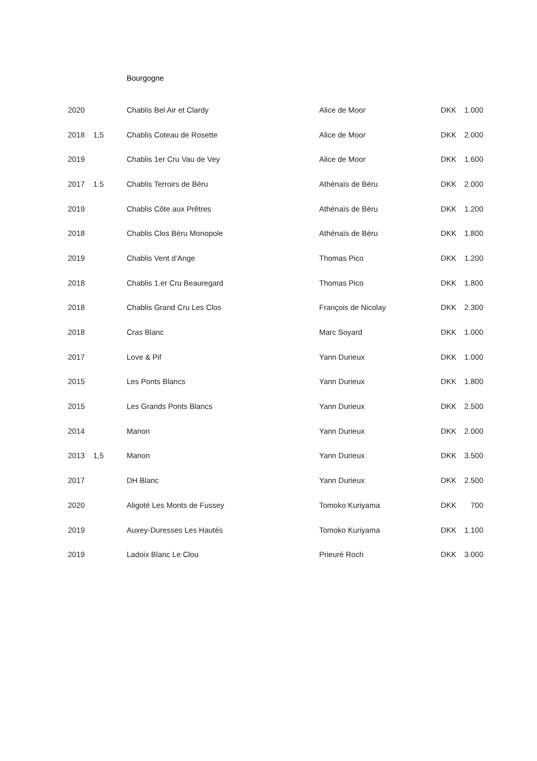Bourgogne
| 2020 | | Chablis Bel Air et Clardy | Alice de Moor | DKK | 1.000 |
| 2018 | 1,5 | Chablis Coteau de Rosette | Alice de Moor | DKK | 2.000 |
| 2019 | | Chablis 1er Cru Vau de Vey | Alice de Moor | DKK | 1.600 |
| 2017 | 1.5 | Chablis Terroirs de Béru | Athénaïs de Béru | DKK | 2.000 |
| 2019 | | Chablis Côte aux Prêtres | Athénaïs de Béru | DKK | 1.200 |
| 2018 | | Chablis Clos Béru Monopole | Athénaïs de Béru | DKK | 1.800 |
| 2019 | | Chablis Vent d’Ange | Thomas Pico | DKK | 1.200 |
| 2018 | | Chablis 1.er Cru Beauregard | Thomas Pico | DKK | 1.800 |
| 2018 | | Chablis Grand Cru Les Clos | François de Nicolay | DKK | 2.300 |
| 2018 | | Cras Blanc | Marc Soyard | DKK | 1.000 |
| 2017 | | Love & Pif | Yann Durieux | DKK | 1.000 |
| 2015 | | Les Ponts Blancs | Yann Durieux | DKK | 1.800 |
| 2015 | | Les Grands Ponts Blancs | Yann Durieux | DKK | 2.500 |
| 2014 | | Manon | Yann Durieux | DKK | 2.000 |
| 2013 | 1,5 | Manon | Yann Durieux | DKK | 3.500 |
| 2017 | | DH Blanc | Yann Durieux | DKK | 2.500 |
| 2020 | | Aligoté Les Monts de Fussey | Tomoko Kuriyama | DKK | 700 |
| 2019 | | Auxey-Duresses Les Hautés | Tomoko Kuriyama | DKK | 1.100 |
| 2019 | | Ladoix Blanc Le Clou | Prieuré Roch | DKK | 3.000 |